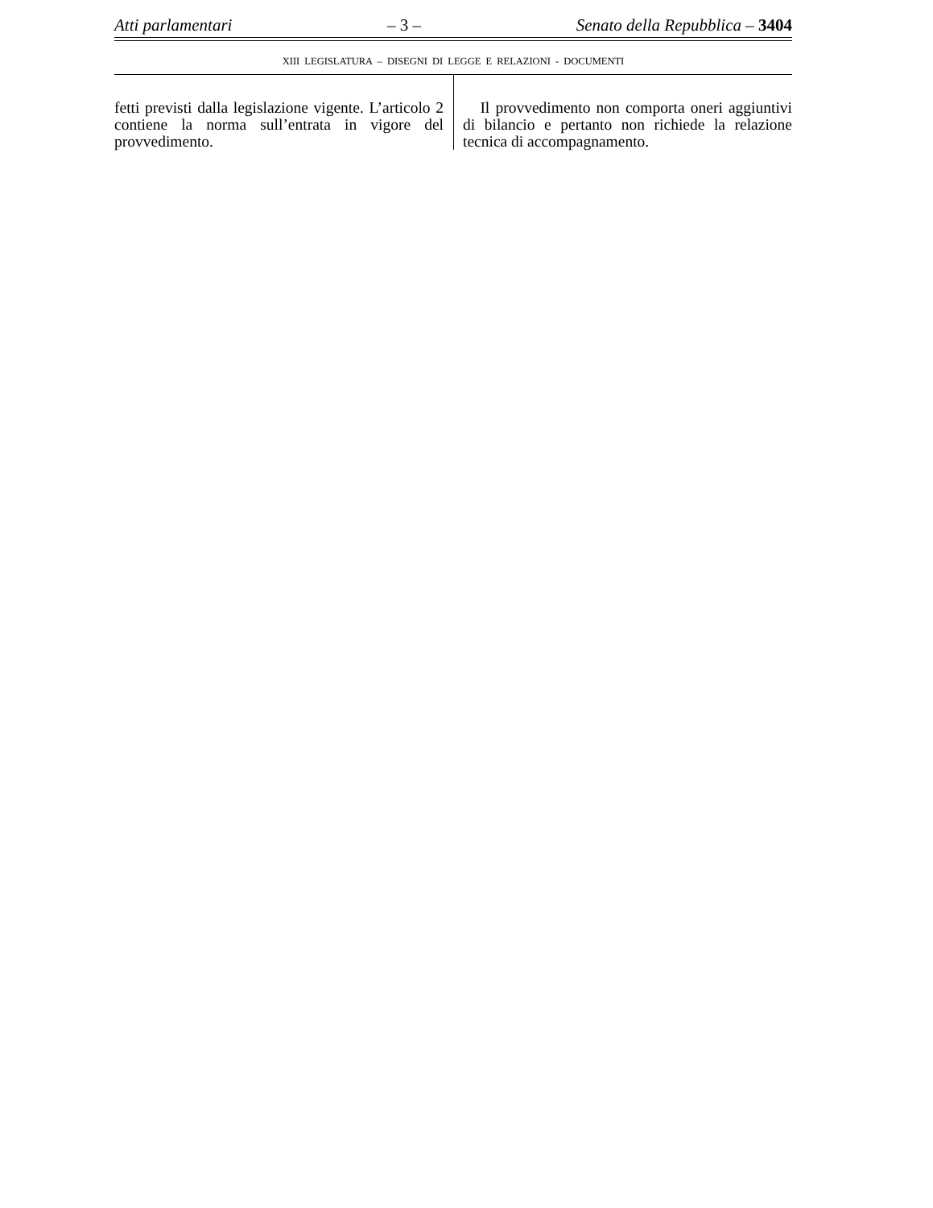Atti parlamentari – 3 – Senato della Repubblica – 3404
XIII LEGISLATURA – DISEGNI DI LEGGE E RELAZIONI - DOCUMENTI
fetti previsti dalla legislazione vigente. L’articolo 2 contiene la norma sull’entrata in vigore del provvedimento.
Il provvedimento non comporta oneri aggiuntivi di bilancio e pertanto non richiede la relazione tecnica di accompagnamento.